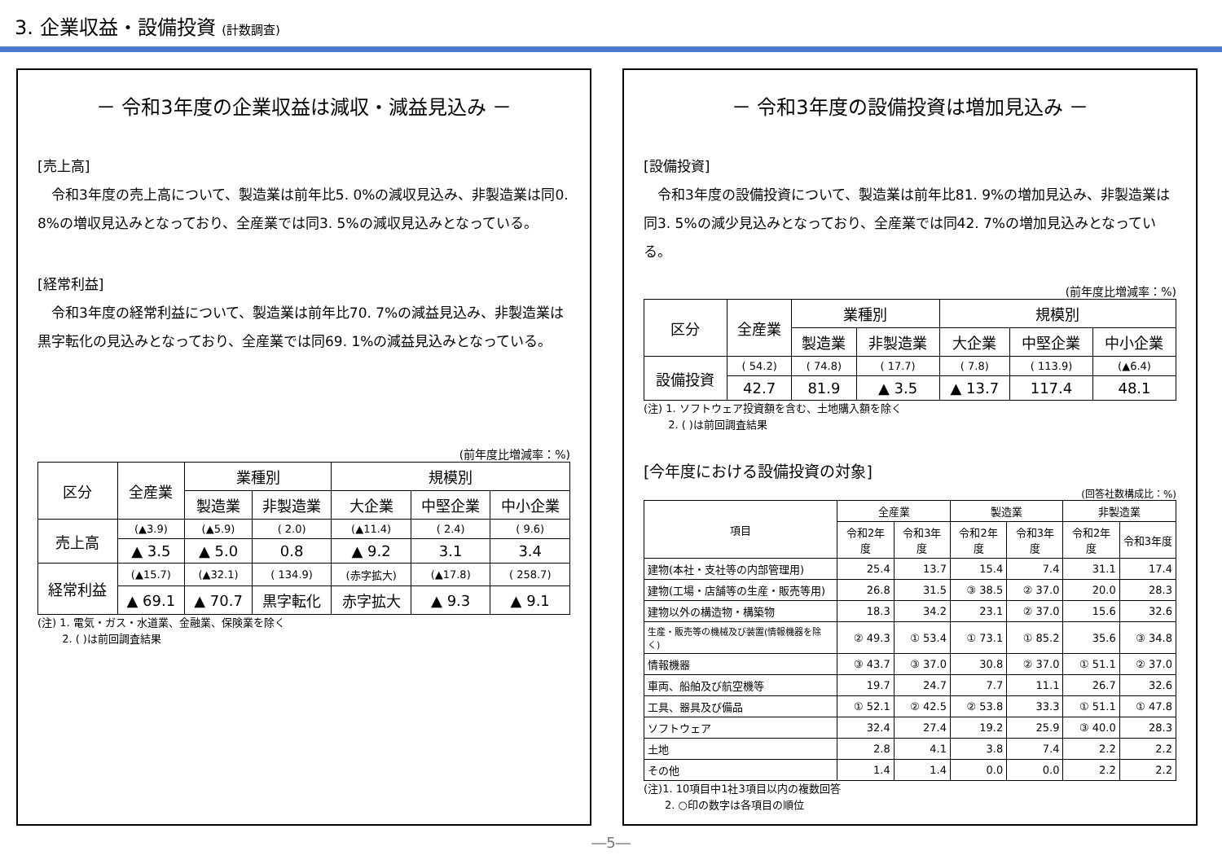3. 企業収益・設備投資 (計数調査)
－ 令和3年度の企業収益は減収・減益見込み －
[売上高]
　令和3年度の売上高について、製造業は前年比5. 0%の減収見込み、非製造業は同0. 8%の増収見込みとなっており、全産業では同3. 5%の減収見込みとなっている。
[経常利益]
　令和3年度の経常利益について、製造業は前年比70. 7%の減益見込み、非製造業は黒字転化の見込みとなっており、全産業では同69. 1%の減益見込みとなっている。
(前年度比増減率：%)
| 区分 | 全産業 | 業種別 | | 規模別 | | |
| --- | --- | --- | --- | --- | --- | --- |
| | | 製造業 | 非製造業 | 大企業 | 中堅企業 | 中小企業 |
| 売上高 | (▲3.9) | (▲5.9) | ( 2.0) | (▲11.4) | ( 2.4) | ( 9.6) |
| | ▲ 3.5 | ▲ 5.0 | 0.8 | ▲ 9.2 | 3.1 | 3.4 |
| 経常利益 | (▲15.7) | (▲32.1) | ( 134.9) | (赤字拡大) | (▲17.8) | ( 258.7) |
| | ▲ 69.1 | ▲ 70.7 | 黒字転化 | 赤字拡大 | ▲ 9.3 | ▲ 9.1 |
(注) 1. 電気・ガス・水道業、金融業、保険業を除く
　　 2. ( )は前回調査結果
－ 令和3年度の設備投資は増加見込み －
[設備投資]
　令和3年度の設備投資について、製造業は前年比81. 9%の増加見込み、非製造業は同3. 5%の減少見込みとなっており、全産業では同42. 7%の増加見込みとなっている。
(前年度比増減率：%)
| 区分 | 全産業 | 業種別 | | 規模別 | | |
| --- | --- | --- | --- | --- | --- | --- |
| | | 製造業 | 非製造業 | 大企業 | 中堅企業 | 中小企業 |
| 設備投資 | ( 54.2) | ( 74.8) | ( 17.7) | ( 7.8) | ( 113.9) | (▲6.4) |
| | 42.7 | 81.9 | ▲ 3.5 | ▲ 13.7 | 117.4 | 48.1 |
(注) 1. ソフトウェア投資額を含む、土地購入額を除く
　　 2. ( )は前回調査結果
[今年度における設備投資の対象]
(回答社数構成比：%)
| 項目 | 全産業 | | 製造業 | | 非製造業 | |
| --- | --- | --- | --- | --- | --- | --- |
| | 令和2年度 | 令和3年度 | 令和2年度 | 令和3年度 | 令和2年度 | 令和3年度 |
| 建物(本社・支社等の内部管理用) | 25.4 | 13.7 | 15.4 | 7.4 | 31.1 | 17.4 |
| 建物(工場・店舗等の生産・販売等用) | 26.8 | 31.5 | ③ 38.5 | ② 37.0 | 20.0 | 28.3 |
| 建物以外の構造物・構築物 | 18.3 | 34.2 | 23.1 | ② 37.0 | 15.6 | 32.6 |
| 生産・販売等の機械及び装置(情報機器を除く) | ② 49.3 | ① 53.4 | ① 73.1 | ① 85.2 | 35.6 | ③ 34.8 |
| 情報機器 | ③ 43.7 | ③ 37.0 | 30.8 | ② 37.0 | ① 51.1 | ② 37.0 |
| 車両、船舶及び航空機等 | 19.7 | 24.7 | 7.7 | 11.1 | 26.7 | 32.6 |
| 工具、器具及び備品 | ① 52.1 | ② 42.5 | ② 53.8 | 33.3 | ① 51.1 | ① 47.8 |
| ソフトウェア | 32.4 | 27.4 | 19.2 | 25.9 | ③ 40.0 | 28.3 |
| 土地 | 2.8 | 4.1 | 3.8 | 7.4 | 2.2 | 2.2 |
| その他 | 1.4 | 1.4 | 0.0 | 0.0 | 2.2 | 2.2 |
(注)1. 10項目中1社3項目以内の複数回答
　　2. ○印の数字は各項目の順位
―5―